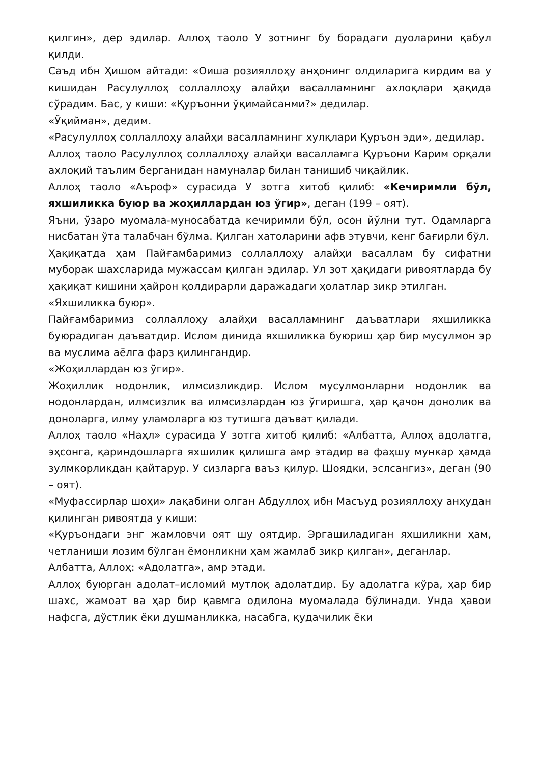қилгин», дер эдилар. Аллоҳ таоло У зотнинг бу борадаги дуоларини қабул қилди.
Саъд ибн Ҳишом айтади: «Оиша розияллоҳу анҳонинг олдиларига кирдим ва у кишидан Расулуллоҳ соллаллоҳу алайҳи васалламнинг ахлоқлари ҳақида сўрадим. Бас, у киши: «Қуръонни ўқимайсанми?» дедилар.
«Ўқийман», дедим.
«Расулуллоҳ соллаллоҳу алайҳи васалламнинг хулқлари Қуръон эди», дедилар.
Аллоҳ таоло Расулуллоҳ соллаллоҳу алайҳи васалламга Қуръони Карим орқали ахлоқий таълим берганидан намуналар билан танишиб чиқайлик.
Аллоҳ таоло «Аъроф» сурасида У зотга хитоб қилиб: «Кечиримли бўл, яхшиликка буюр ва жоҳиллардан юз ўгир», деган (199 – оят).
Яъни, ўзаро муомала-муносабатда кечиримли бўл, осон йўлни тут. Одамларга нисбатан ўта талабчан бўлма. Қилган хатоларини афв этувчи, кенг бағирли бўл.
Ҳақиқатда ҳам Пайғамбаримиз соллаллоҳу алайҳи васаллам бу сифатни муборак шахсларида мужассам қилган эдилар. Ул зот ҳақидаги ривоятларда бу ҳақиқат кишини ҳайрон қолдирарли даражадаги ҳолатлар зикр этилган.
«Яхшиликка буюр».
Пайғамбаримиз соллаллоҳу алайҳи васалламнинг даъватлари яхшиликка буюрадиган даъватдир. Ислом динида яхшиликка буюриш ҳар бир мусулмон эр ва муслима аёлга фарз қилингандир.
«Жоҳиллардан юз ўгир».
Жоҳиллик нодонлик, илмсизликдир. Ислом мусулмонларни нодонлик ва нодонлардан, илмсизлик ва илмсизлардан юз ўгиришга, ҳар қачон донолик ва доноларга, илму уламоларга юз тутишга даъват қилади.
Аллоҳ таоло «Наҳл» сурасида У зотга хитоб қилиб: «Албатта, Аллоҳ адолатга, эҳсонга, қариндошларга яхшилик қилишга амр этадир ва фаҳшу мункар ҳамда зулмкорликдан қайтарур. У сизларга ваъз қилур. Шоядки, эслсангиз», деган (90 – оят).
«Муфассирлар шоҳи» лақабини олган Абдуллоҳ ибн Масъуд розияллоҳу анҳудан қилинган ривоятда у киши:
«Қуръондаги энг жамловчи оят шу оятдир. Эргашиладиган яхшиликни ҳам, четланиши лозим бўлган ёмонликни ҳам жамлаб зикр қилган», деганлар.
Албатта, Аллоҳ: «Адолатга», амр этади.
Аллоҳ буюрган адолат–исломий мутлоқ адолатдир. Бу адолатга кўра, ҳар бир шахс, жамоат ва ҳар бир қавмга одилона муомалада бўлинади. Унда ҳавои нафсга, дўстлик ёки душманликка, насабга, қудачилик ёки